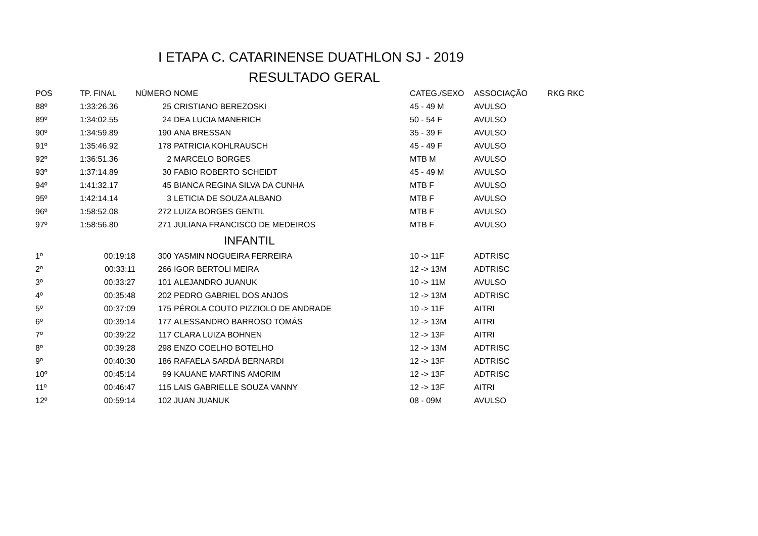I ETAPA C. CATARINENSE DUATHLON SJ - 2019
RESULTADO GERAL
| POS | TP. FINAL | NÚMERO | NOME | CATEG./SEXO | ASSOCIAÇÃO | RKG RKC |
| --- | --- | --- | --- | --- | --- | --- |
| 88º | 1:33:26.36 | 25 | CRISTIANO BEREZOSKI | 45 - 49 M | AVULSO | |
| 89º | 1:34:02.55 | 24 | DEA LUCIA MANERICH | 50 - 54 F | AVULSO | |
| 90º | 1:34:59.89 | 190 | ANA BRESSAN | 35 - 39 F | AVULSO | |
| 91º | 1:35:46.92 | 178 | PATRICIA KOHLRAUSCH | 45 - 49 F | AVULSO | |
| 92º | 1:36:51.36 | 2 | MARCELO BORGES | MTB M | AVULSO | |
| 93º | 1:37:14.89 | 30 | FABIO ROBERTO SCHEIDT | 45 - 49 M | AVULSO | |
| 94º | 1:41:32.17 | 45 | BIANCA REGINA SILVA DA CUNHA | MTB F | AVULSO | |
| 95º | 1:42:14.14 | 3 | LETICIA DE SOUZA ALBANO | MTB F | AVULSO | |
| 96º | 1:58:52.08 | 272 | LUIZA BORGES GENTIL | MTB F | AVULSO | |
| 97º | 1:58:56.80 | 271 | JULIANA FRANCISCO DE MEDEIROS | MTB F | AVULSO | |
| INFANTIL | | | | | | |
| 1º | 00:19:18 | 300 | YASMIN NOGUEIRA FERREIRA | 10 -> 11F | ADTRISC | |
| 2º | 00:33:11 | 266 | IGOR BERTOLI MEIRA | 12 -> 13M | ADTRISC | |
| 3º | 00:33:27 | 101 | ALEJANDRO JUANUK | 10 -> 11M | AVULSO | |
| 4º | 00:35:48 | 202 | PEDRO GABRIEL DOS ANJOS | 12 -> 13M | ADTRISC | |
| 5º | 00:37:09 | 175 | PÉROLA COUTO PIZZIOLO DE ANDRADE | 10 -> 11F | AITRI | |
| 6º | 00:39:14 | 177 | ALESSANDRO BARROSO TOMÁS | 12 -> 13M | AITRI | |
| 7º | 00:39:22 | 117 | CLARA LUIZA BOHNEN | 12 -> 13F | AITRI | |
| 8º | 00:39:28 | 298 | ENZO COELHO BOTELHO | 12 -> 13M | ADTRISC | |
| 9º | 00:40:30 | 186 | RAFAELA SARDÁ BERNARDI | 12 -> 13F | ADTRISC | |
| 10º | 00:45:14 | 99 | KAUANE MARTINS AMORIM | 12 -> 13F | ADTRISC | |
| 11º | 00:46:47 | 115 | LAIS GABRIELLE SOUZA VANNY | 12 -> 13F | AITRI | |
| 12º | 00:59:14 | 102 | JUAN JUANUK | 08 - 09M | AVULSO | |